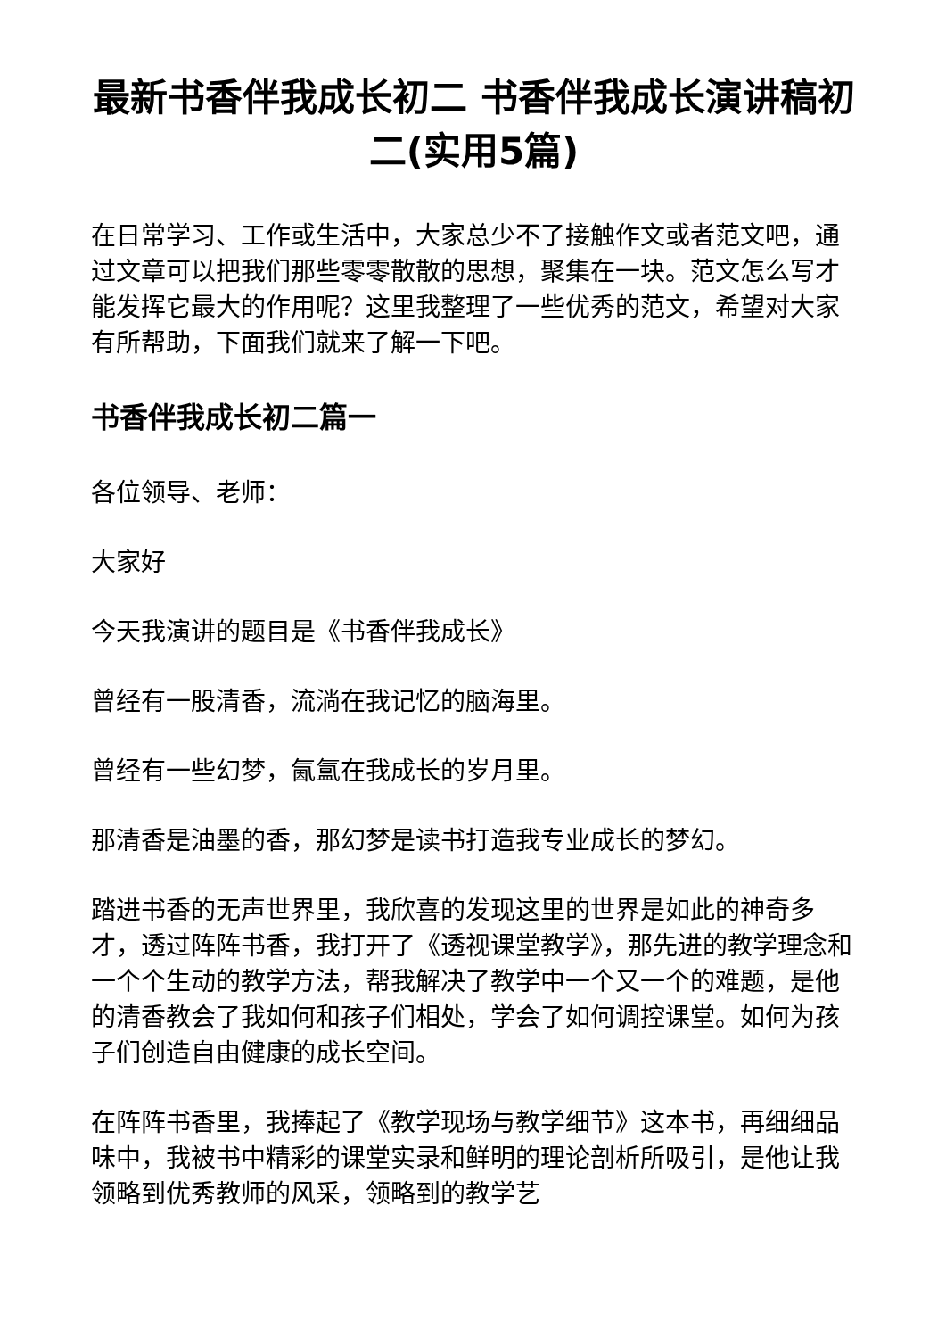最新书香伴我成长初二 书香伴我成长演讲稿初二(实用5篇)
在日常学习、工作或生活中，大家总少不了接触作文或者范文吧，通过文章可以把我们那些零零散散的思想，聚集在一块。范文怎么写才能发挥它最大的作用呢？这里我整理了一些优秀的范文，希望对大家有所帮助，下面我们就来了解一下吧。
书香伴我成长初二篇一
各位领导、老师：
大家好
今天我演讲的题目是《书香伴我成长》
曾经有一股清香，流淌在我记忆的脑海里。
曾经有一些幻梦，氤氲在我成长的岁月里。
那清香是油墨的香，那幻梦是读书打造我专业成长的梦幻。
踏进书香的无声世界里，我欣喜的发现这里的世界是如此的神奇多才，透过阵阵书香，我打开了《透视课堂教学》，那先进的教学理念和一个个生动的教学方法，帮我解决了教学中一个又一个的难题，是他的清香教会了我如何和孩子们相处，学会了如何调控课堂。如何为孩子们创造自由健康的成长空间。
在阵阵书香里，我捧起了《教学现场与教学细节》这本书，再细细品味中，我被书中精彩的课堂实录和鲜明的理论剖析所吸引，是他让我领略到优秀教师的风采，领略到的教学艺